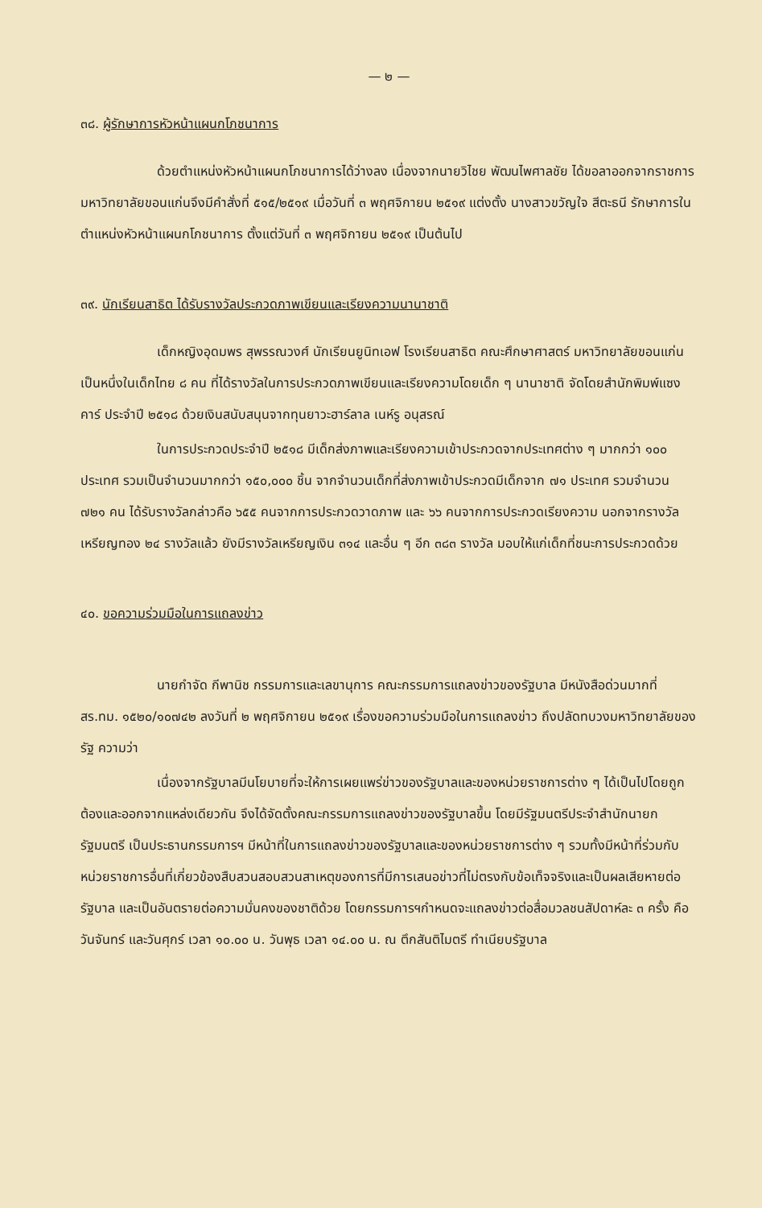— ๒ —
๓๘. ผู้รักษาการหัวหน้าแผนกโภชนาการ
ด้วยตำแหน่งหัวหน้าแผนกโภชนาการได้ว่างลง เนื่องจากนายวิไชย พัฒนไพศาลชัย ได้ขอลาออกจากราชการ มหาวิทยาลัยขอนแก่นจึงมีคำสั่งที่ ๕๑๕/๒๕๑๙ เมื่อวันที่ ๓ พฤศจิกายน ๒๕๑๙ แต่งตั้ง นางสาวขวัญใจ สีตะธนี รักษาการในตำแหน่งหัวหน้าแผนกโภชนาการ ตั้งแต่วันที่ ๓ พฤศจิกายน ๒๕๑๙ เป็นต้นไป
๓๙. นักเรียนสาธิต ได้รับรางวัลประกวดภาพเขียนและเรียงความนานาชาติ
เด็กหญิงอุดมพร สุพรรณวงศ์ นักเรียนยูนิทเอฟ โรงเรียนสาธิต คณะศึกษาศาสตร์ มหาวิทยาลัยขอนแก่น เป็นหนึ่งในเด็กไทย ๘ คน ที่ได้รางวัลในการประกวดภาพเขียนและเรียงความโดยเด็ก ๆ นานาชาติ จัดโดยสำนักพิมพ์แซงคาร์ ประจำปี ๒๕๑๘ ด้วยเงินสนับสนุนจากทุนยาวะฮาร์ลาล เนห์รู อนุสรณ์
ในการประกวดประจำปี ๒๕๑๘ มีเด็กส่งภาพและเรียงความเข้าประกวดจากประเทศต่าง ๆ มากกว่า ๑๐๐ ประเทศ รวมเป็นจำนวนมากกว่า ๑๕๐,๐๐๐ ชิ้น จากจำนวนเด็กที่ส่งภาพเข้าประกวดมีเด็กจาก ๗๑ ประเทศ รวมจำนวน ๗๒๑ คน ได้รับรางวัลกล่าวคือ ๖๕๕ คนจากการประกวดวาดภาพ และ ๖๖ คนจากการประกวดเรียงความ นอกจากรางวัลเหรียญทอง ๒๔ รางวัลแล้ว ยังมีรางวัลเหรียญเงิน ๓๑๔ และอื่น ๆ อีก ๓๘๓ รางวัล มอบให้แก่เด็กที่ชนะการประกวดด้วย
๔๐. ขอความร่วมมือในการแถลงข่าว
นายกำจัด กีพานิช กรรมการและเลขานุการ คณะกรรมการแถลงข่าวของรัฐบาล มีหนังสือด่วนมากที่ สร.ทม. ๑๕๒๐/๑๐๗๔๒ ลงวันที่ ๒ พฤศจิกายน ๒๕๑๙ เรื่องขอความร่วมมือในการแถลงข่าว ถึงปลัดทบวงมหาวิทยาลัยของรัฐ ความว่า
เนื่องจากรัฐบาลมีนโยบายที่จะให้การเผยแพร่ข่าวของรัฐบาลและของหน่วยราชการต่าง ๆ ได้เป็นไปโดยถูกต้องและออกจากแหล่งเดียวกัน จึงได้จัดตั้งคณะกรรมการแถลงข่าวของรัฐบาลขึ้น โดยมีรัฐมนตรีประจำสำนักนายกรัฐมนตรี เป็นประธานกรรมการฯ มีหน้าที่ในการแถลงข่าวของรัฐบาลและของหน่วยราชการต่าง ๆ รวมทั้งมีหน้าที่ร่วมกับหน่วยราชการอื่นที่เกี่ยวข้องสืบสวนสอบสวนสาเหตุของการที่มีการเสนอข่าวที่ไม่ตรงกับข้อเท็จจริงและเป็นผลเสียหายต่อรัฐบาล และเป็นอันตรายต่อความมั่นคงของชาติด้วย โดยกรรมการฯกำหนดจะแถลงข่าวต่อสื่อมวลชนสัปดาห์ละ ๓ ครั้ง คือ วันจันทร์ และวันศุกร์ เวลา ๑๐.๐๐ น. วันพุธ เวลา ๑๔.๐๐ น. ณ ตึกสันติไมตรี ทำเนียบรัฐบาล